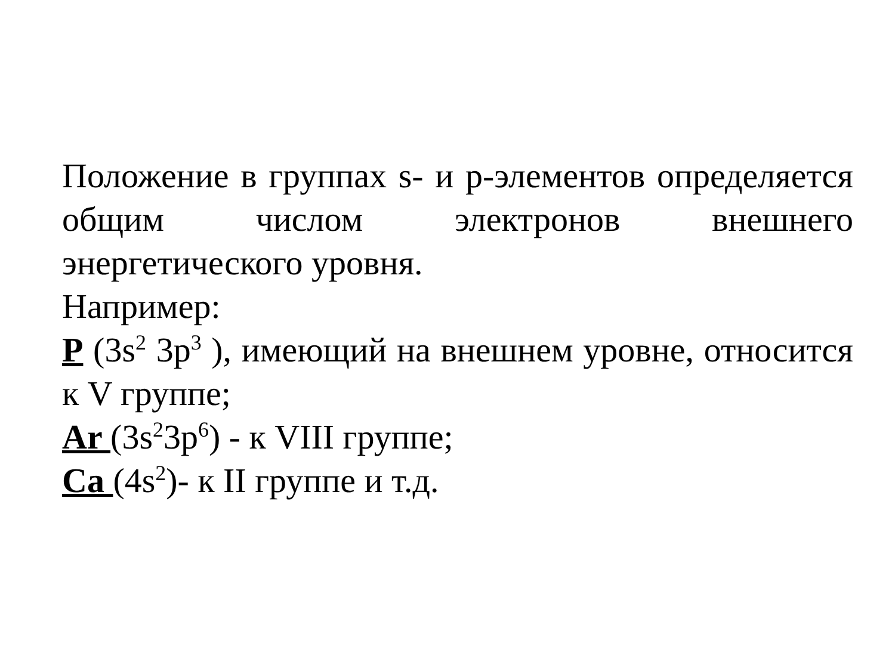Положение в группах s- и p-элементов определяется общим числом электронов внешнего
энергетического уровня.
Например:
P (3s<sup>2</sup> 3p<sup>3</sup> ), имеющий на внешнем уровне, относится
к V группе;
Ar (3s<sup>2</sup>3p<sup>6</sup>) - к VIII группе;
Ca (4s<sup>2</sup>)- к II группе и т.д.